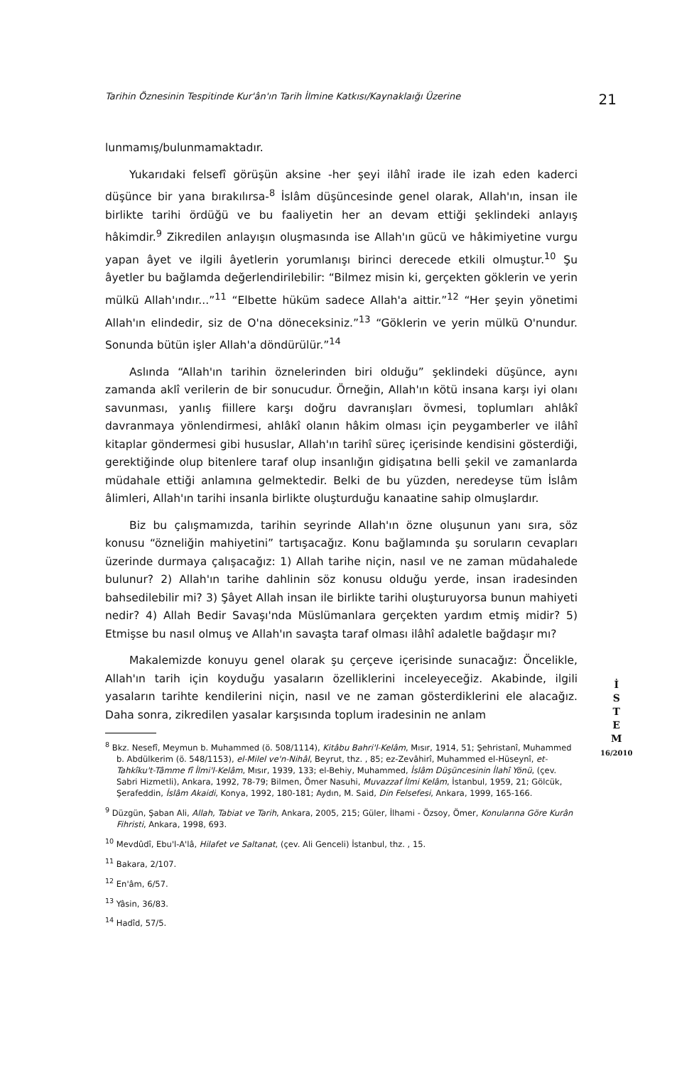Tarihin Öznesinin Tespitinde Kur'ân'ın Tarih İlmine Katkısı/Kaynaklaığı Üzerine 21
lunmamış/bulunmamaktadır.
Yukarıdaki felsefî görüşün aksine -her şeyi ilâhî irade ile izah eden kaderci düşünce bir yana bırakılırsa-<sup>8</sup> İslâm düşüncesinde genel olarak, Allah'ın, insan ile birlikte tarihi ördüğü ve bu faaliyetin her an devam ettiği şeklindeki anlayış hâkimdir.<sup>9</sup> Zikredilen anlayışın oluşmasında ise Allah'ın gücü ve hâkimiyetine vurgu yapan âyet ve ilgili âyetlerin yorumlanışı birinci derecede etkili olmuştur.<sup>10</sup> Şu âyetler bu bağlamda değerlendirilebilir: “Bilmez misin ki, gerçekten göklerin ve yerin mülkü Allah'ındır...”<sup>11</sup> “Elbette hüküm sadece Allah'a aittir.”<sup>12</sup> “Her şeyin yönetimi Allah'ın elindedir, siz de O'na döneceksiniz.”<sup>13</sup> “Göklerin ve yerin mülkü O'nundur. Sonunda bütün işler Allah'a döndürülür.”<sup>14</sup>
Aslında “Allah'ın tarihin öznelerinden biri olduğu” şeklindeki düşünce, aynı zamanda aklî verilerin de bir sonucudur. Örneğin, Allah'ın kötü insana karşı iyi olanı savunması, yanlış fiillere karşı doğru davranışları övmesi, toplumları ahlâkî davranmaya yönlendirmesi, ahlâkî olanın hâkim olması için peygamberler ve ilâhî kitaplar göndermesi gibi hususlar, Allah'ın tarihî süreç içerisinde kendisini gösterdiği, gerektiğinde olup bitenlere taraf olup insanlığın gidişatına belli şekil ve zamanlarda müdahale ettiği anlamına gelmektedir. Belki de bu yüzden, neredeyse tüm İslâm âlimleri, Allah'ın tarihi insanla birlikte oluşturduğu kanaatine sahip olmuşlardır.
Biz bu çalışmamızda, tarihin seyrinde Allah'ın özne oluşunun yanı sıra, söz konusu “özneliğin mahiyetini” tartışacağız. Konu bağlamında şu soruların cevapları üzerinde durmaya çalışacağız: 1) Allah tarihe niçin, nasıl ve ne zaman müdahalede bulunur? 2) Allah'ın tarihe dahlinin söz konusu olduğu yerde, insan iradesinden bahsedilebilir mi? 3) Şâyet Allah insan ile birlikte tarihi oluşturuyorsa bunun mahiyeti nedir? 4) Allah Bedir Savaşı'nda Müslümanlara gerçekten yardım etmiş midir? 5) Etmişse bu nasıl olmuş ve Allah'ın savaşta taraf olması ilâhî adaletle bağdaşır mı?
Makalemizde konuyu genel olarak şu çerçeve içerisinde sunacağız: Öncelikle, Allah'ın tarih için koyduğu yasaların özelliklerini inceleyeceğiz. Akabinde, ilgili yasaların tarihte kendilerini niçin, nasıl ve ne zaman gösterdiklerini ele alacağız. Daha sonra, zikredilen yasalar karşısında toplum iradesinin ne anlam
<sup>8</sup> Bkz. Nesefî, Meymun b. Muhammed (ö. 508/1114), Kitâbu Bahri'l-Kelâm, Mısır, 1914, 51; Şehristanî, Muhammed b. Abdülkerim (ö. 548/1153), el-Milel ve'n-Nihâl, Beyrut, thz. , 85; ez-Zevâhirî, Muhammed el-Hüseynî, et-Tahkîku't-Tâmme fî İlmi'l-Kelâm, Mısır, 1939, 133; el-Behiy, Muhammed, İslâm Düşüncesinin İlahî Yönü, (çev. Sabri Hizmetli), Ankara, 1992, 78-79; Bilmen, Ömer Nasuhi, Muvazzaf İlmi Kelâm, İstanbul, 1959, 21; Gölcük, Şerafeddin, İslâm Akaidi, Konya, 1992, 180-181; Aydın, M. Said, Din Felsefesi, Ankara, 1999, 165-166.
<sup>9</sup> Düzgün, Şaban Ali, Allah, Tabiat ve Tarih, Ankara, 2005, 215; Güler, İlhami - Özsoy, Ömer, Konularına Göre Kurân Fihristi, Ankara, 1998, 693.
<sup>10</sup> Mevdûdî, Ebu'l-A'lâ, Hilafet ve Saltanat, (çev. Ali Genceli) İstanbul, thz. , 15.
<sup>11</sup> Bakara, 2/107.
<sup>12</sup> En'âm, 6/57.
<sup>13</sup> Yâsin, 36/83.
<sup>14</sup> Hadîd, 57/5.
İ
S
T
E
M
16/2010